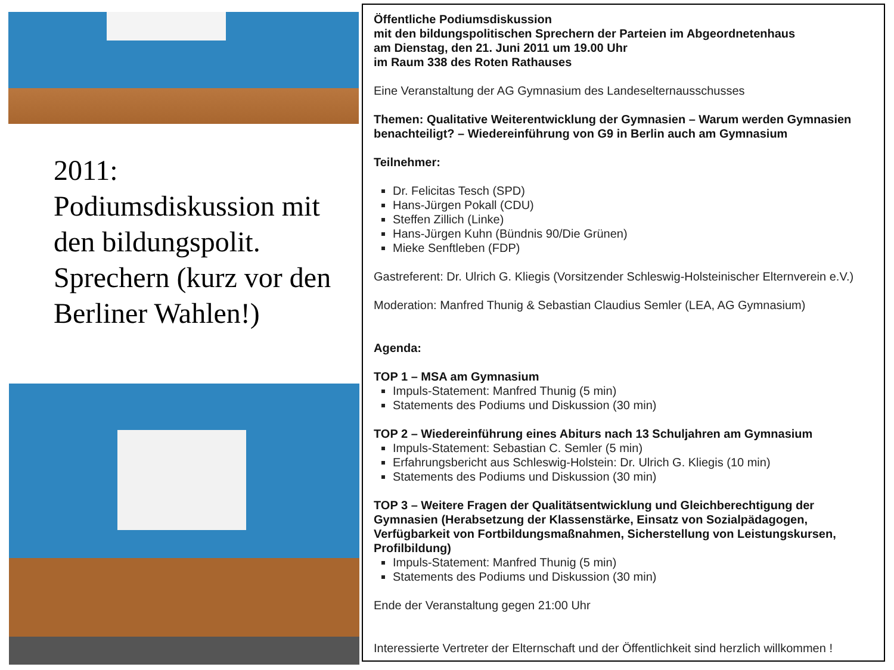2011:
Podiumsdiskussion mit den bildungspolit. Sprechern (kurz vor den Berliner Wahlen!)
Öffentliche Podiumsdiskussion
mit den bildungspolitischen Sprechern der Parteien im Abgeordnetenhaus
am Dienstag, den 21. Juni 2011 um 19.00 Uhr
im Raum 338 des Roten Rathauses
Eine Veranstaltung der AG Gymnasium des Landeselternausschusses
Themen: Qualitative Weiterentwicklung der Gymnasien – Warum werden Gymnasien benachteiligt? – Wiedereinführung von G9 in Berlin auch am Gymnasium
Teilnehmer:
Dr. Felicitas Tesch (SPD)
Hans-Jürgen Pokall (CDU)
Steffen Zillich (Linke)
Hans-Jürgen Kuhn (Bündnis 90/Die Grünen)
Mieke Senftleben (FDP)
Gastreferent: Dr. Ulrich G. Kliegis (Vorsitzender Schleswig-Holsteinischer Elternverein e.V.)
Moderation: Manfred Thunig & Sebastian Claudius Semler (LEA, AG Gymnasium)
Agenda:
TOP 1 – MSA am Gymnasium
Impuls-Statement: Manfred Thunig (5 min)
Statements des Podiums und Diskussion (30 min)
TOP 2 – Wiedereinführung eines Abiturs nach 13 Schuljahren am Gymnasium
Impuls-Statement: Sebastian C. Semler (5 min)
Erfahrungsbericht aus Schleswig-Holstein: Dr. Ulrich G. Kliegis (10 min)
Statements des Podiums und Diskussion (30 min)
TOP 3 – Weitere Fragen der Qualitätsentwicklung und Gleichberechtigung der Gymnasien (Herabsetzung der Klassenstärke, Einsatz von Sozialpädagogen, Verfügbarkeit von Fortbildungsmaßnahmen, Sicherstellung von Leistungskursen, Profilbildung)
Impuls-Statement: Manfred Thunig (5 min)
Statements des Podiums und Diskussion (30 min)
Ende der Veranstaltung gegen 21:00 Uhr
Interessierte Vertreter der Elternschaft und der Öffentlichkeit sind herzlich willkommen !